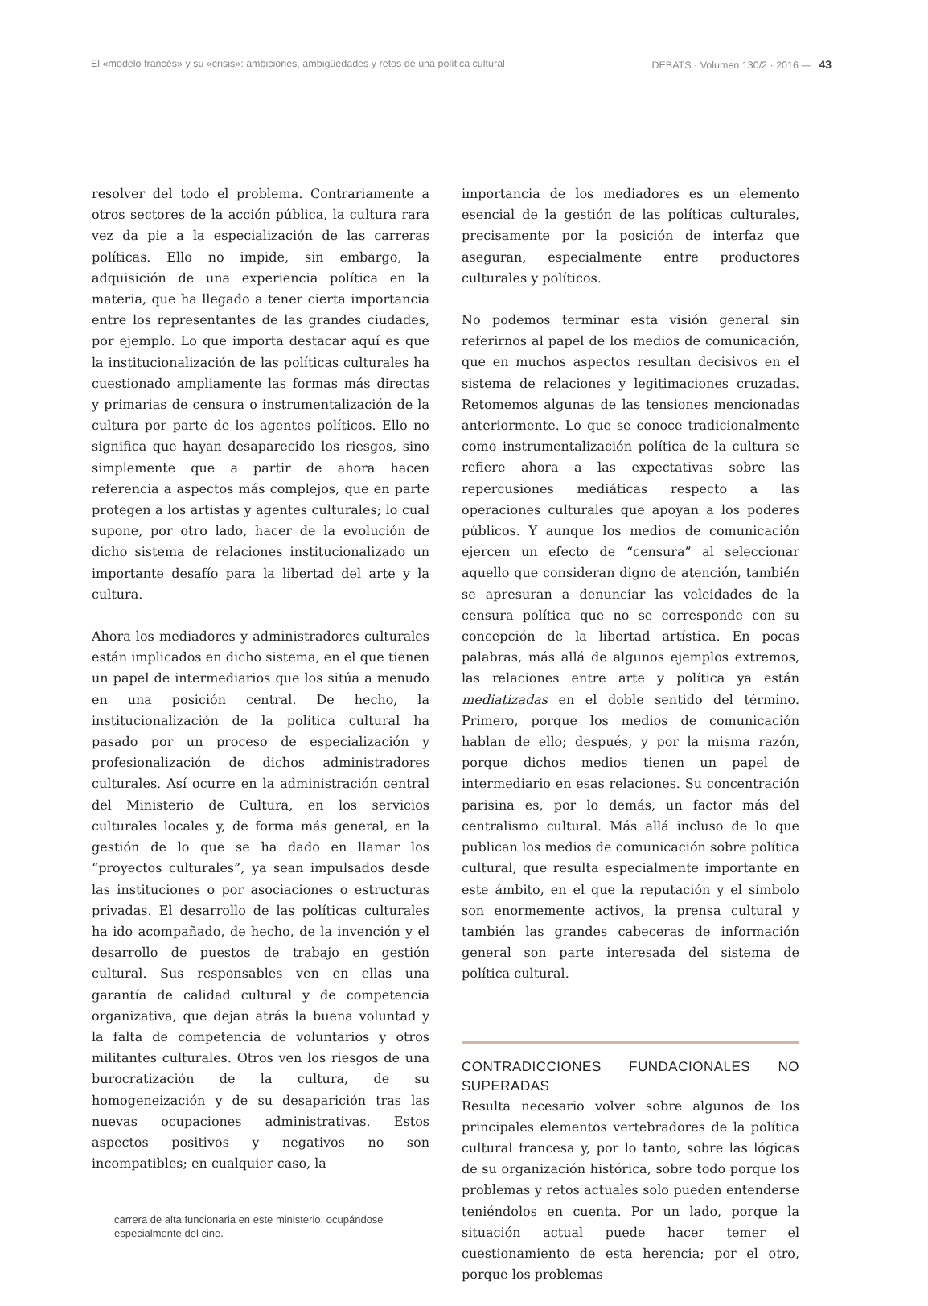El «modelo francés» y su «crisis»: ambiciones, ambigüedades y retos de una política cultural DEBATS · Volumen 130/2 · 2016 — 43
resolver del todo el problema. Contrariamente a otros sectores de la acción pública, la cultura rara vez da pie a la especialización de las carreras políticas. Ello no impide, sin embargo, la adquisición de una experiencia política en la materia, que ha llegado a tener cierta importancia entre los representantes de las grandes ciudades, por ejemplo. Lo que importa destacar aquí es que la institucionalización de las políticas culturales ha cuestionado ampliamente las formas más directas y primarias de censura o instrumentalización de la cultura por parte de los agentes políticos. Ello no significa que hayan desaparecido los riesgos, sino simplemente que a partir de ahora hacen referencia a aspectos más complejos, que en parte protegen a los artistas y agentes culturales; lo cual supone, por otro lado, hacer de la evolución de dicho sistema de relaciones institucionalizado un importante desafío para la libertad del arte y la cultura.
Ahora los mediadores y administradores culturales están implicados en dicho sistema, en el que tienen un papel de intermediarios que los sitúa a menudo en una posición central. De hecho, la institucionalización de la política cultural ha pasado por un proceso de especialización y profesionalización de dichos administradores culturales. Así ocurre en la administración central del Ministerio de Cultura, en los servicios culturales locales y, de forma más general, en la gestión de lo que se ha dado en llamar los “proyectos culturales”, ya sean impulsados desde las instituciones o por asociaciones o estructuras privadas. El desarrollo de las políticas culturales ha ido acompañado, de hecho, de la invención y el desarrollo de puestos de trabajo en gestión cultural. Sus responsables ven en ellas una garantía de calidad cultural y de competencia organizativa, que dejan atrás la buena voluntad y la falta de competencia de voluntarios y otros militantes culturales. Otros ven los riesgos de una burocratización de la cultura, de su homogeneización y de su desaparición tras las nuevas ocupaciones administrativas. Estos aspectos positivos y negativos no son incompatibles; en cualquier caso, la
carrera de alta funcionaria en este ministerio, ocupándose especialmente del cine.
importancia de los mediadores es un elemento esencial de la gestión de las políticas culturales, precisamente por la posición de interfaz que aseguran, especialmente entre productores culturales y políticos.
No podemos terminar esta visión general sin referirnos al papel de los medios de comunicación, que en muchos aspectos resultan decisivos en el sistema de relaciones y legitimaciones cruzadas. Retomemos algunas de las tensiones mencionadas anteriormente. Lo que se conoce tradicionalmente como instrumentalización política de la cultura se refiere ahora a las expectativas sobre las repercusiones mediáticas respecto a las operaciones culturales que apoyan a los poderes públicos. Y aunque los medios de comunicación ejercen un efecto de “censura” al seleccionar aquello que consideran digno de atención, también se apresuran a denunciar las veleidades de la censura política que no se corresponde con su concepción de la libertad artística. En pocas palabras, más allá de algunos ejemplos extremos, las relaciones entre arte y política ya están mediatizadas en el doble sentido del término. Primero, porque los medios de comunicación hablan de ello; después, y por la misma razón, porque dichos medios tienen un papel de intermediario en esas relaciones. Su concentración parisina es, por lo demás, un factor más del centralismo cultural. Más allá incluso de lo que publican los medios de comunicación sobre política cultural, que resulta especialmente importante en este ámbito, en el que la reputación y el símbolo son enormemente activos, la prensa cultural y también las grandes cabeceras de información general son parte interesada del sistema de política cultural.
CONTRADICCIONES FUNDACIONALES NO SUPERADAS
Resulta necesario volver sobre algunos de los principales elementos vertebradores de la política cultural francesa y, por lo tanto, sobre las lógicas de su organización histórica, sobre todo porque los problemas y retos actuales solo pueden entenderse teniéndolos en cuenta. Por un lado, porque la situación actual puede hacer temer el cuestionamiento de esta herencia; por el otro, porque los problemas